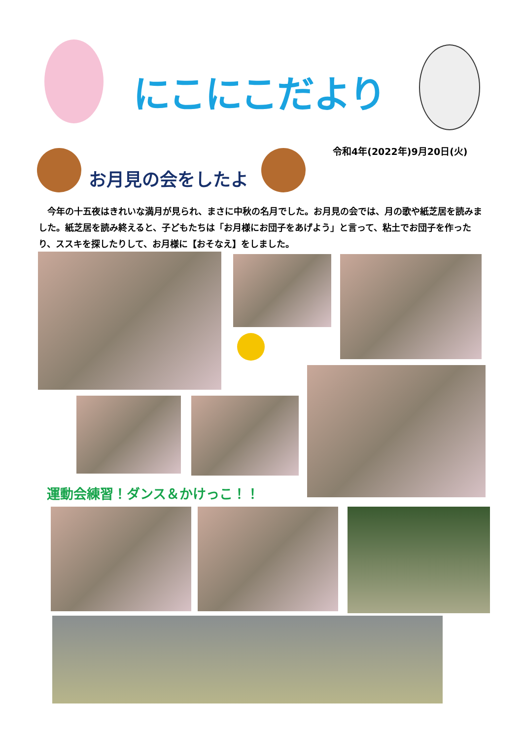にこにこだより
令和4年(2022年)9月20日(火)
お月見の会をしたよ
　今年の十五夜はきれいな満月が見られ、まさに中秋の名月でした。お月見の会では、月の歌や紙芝居を読みました。紙芝居を読み終えると、子どもたちは「お月様にお団子をあげよう」と言って、粘土でお団子を作ったり、ススキを探したりして、お月様に【おそなえ】をしました。
運動会練習！ダンス＆かけっこ！！